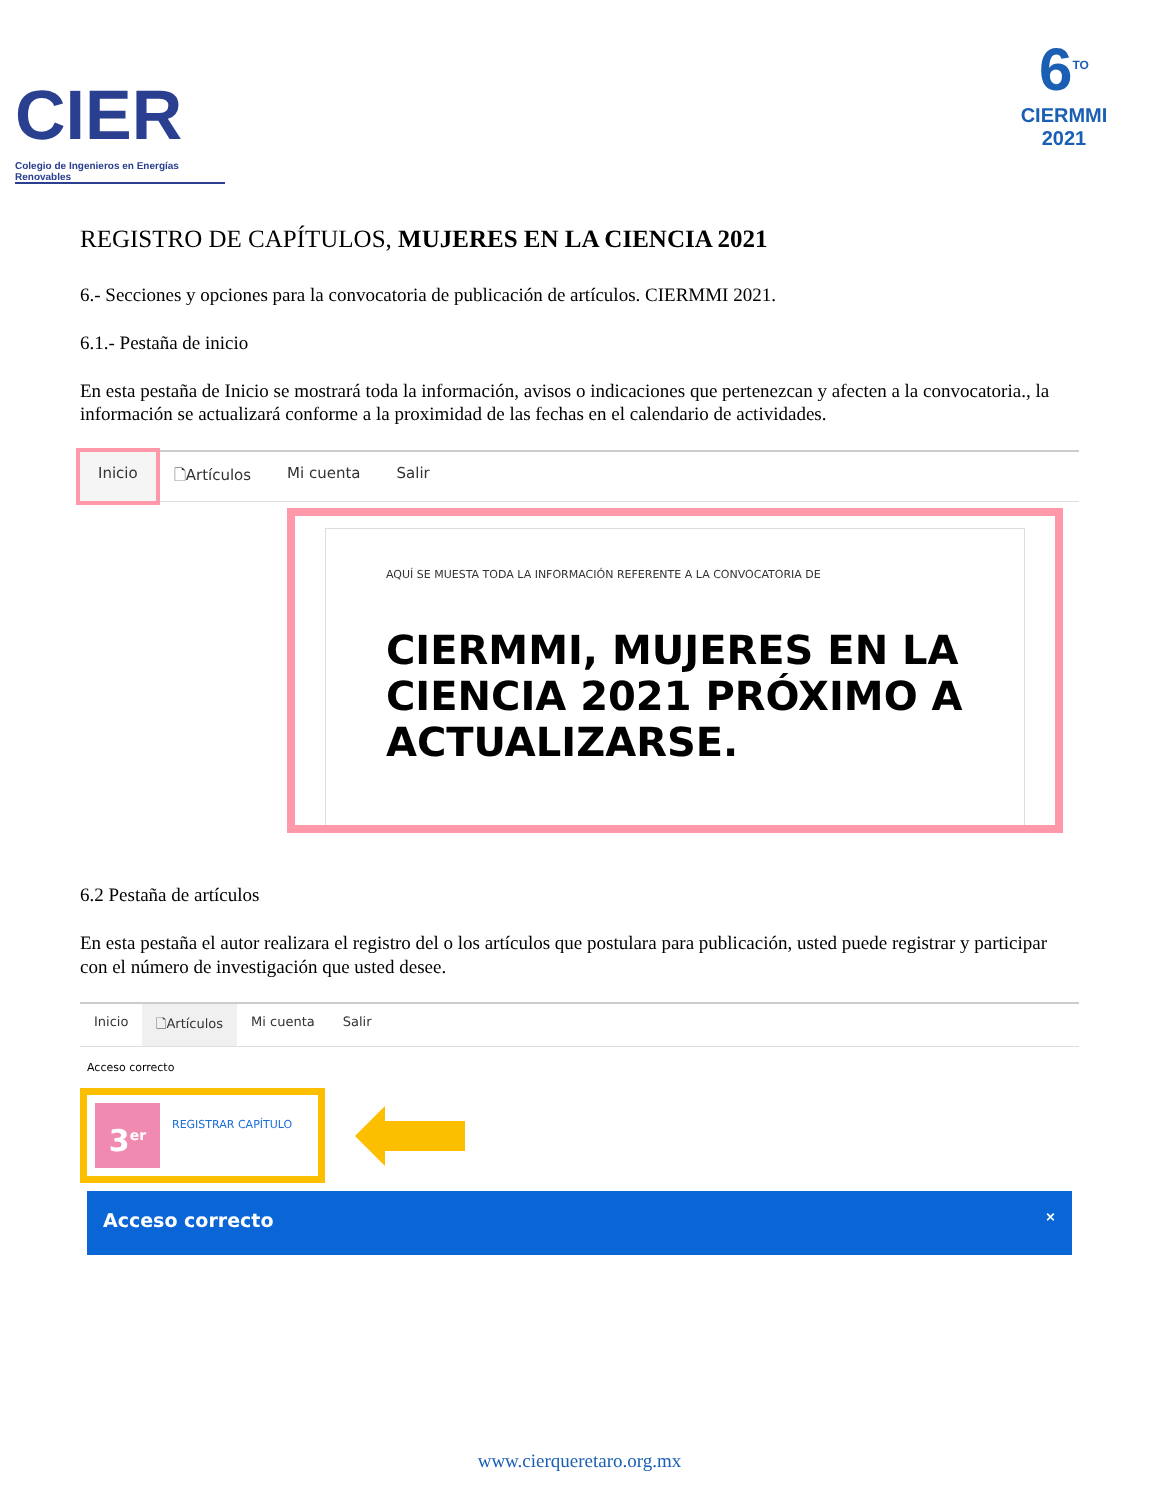CIER
Colegio de Ingenieros en Energías Renovables
6<sup>TO</sup>
CIERMMI
2021
REGISTRO DE CAPÍTULOS, MUJERES EN LA CIENCIA 2021
6.- Secciones y opciones para la convocatoria de publicación de artículos. CIERMMI 2021.
6.1.- Pestaña de inicio
En esta pestaña de Inicio se mostrará toda la información, avisos o indicaciones que pertenezcan y afecten a la convocatoria., la información se actualizará conforme a la proximidad de las fechas en el calendario de actividades.
Inicio 🗋Artículos Mi cuenta Salir
AQUÍ SE MUESTA TODA LA INFORMACIÓN REFERENTE A LA CONVOCATORIA DE
CIERMMI, MUJERES EN LA CIENCIA 2021 PRÓXIMO A ACTUALIZARSE.
6.2 Pestaña de artículos
En esta pestaña el autor realizara el registro del o los artículos que postulara para publicación, usted puede registrar y participar con el número de investigación que usted desee.
Inicio 🗋Artículos Mi cuenta Salir
Acceso correcto
3<sup>er</sup>
REGISTRAR CAPÍTULO
Acceso correcto ×
www.cierqueretaro.org.mx